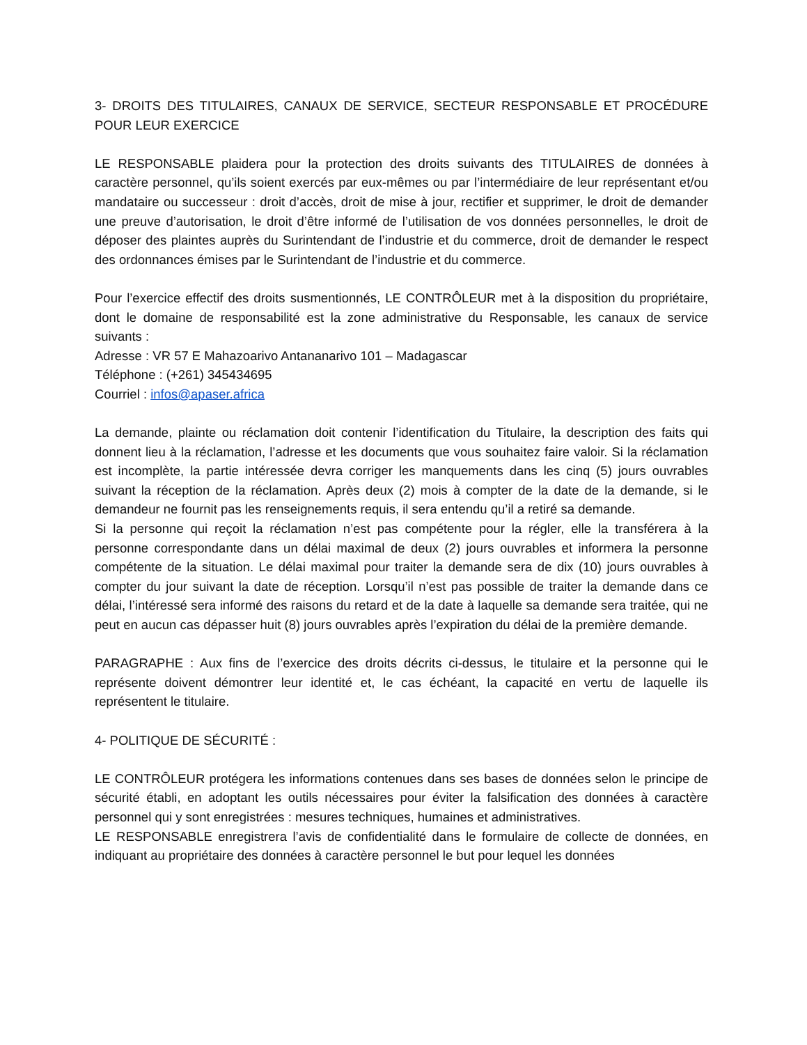3- DROITS DES TITULAIRES, CANAUX DE SERVICE, SECTEUR RESPONSABLE ET PROCÉDURE POUR LEUR EXERCICE
LE RESPONSABLE plaidera pour la protection des droits suivants des TITULAIRES de données à caractère personnel, qu’ils soient exercés par eux-mêmes ou par l’intermédiaire de leur représentant et/ou mandataire ou successeur : droit d’accès, droit de mise à jour, rectifier et supprimer, le droit de demander une preuve d’autorisation, le droit d’être informé de l’utilisation de vos données personnelles, le droit de déposer des plaintes auprès du Surintendant de l’industrie et du commerce, droit de demander le respect des ordonnances émises par le Surintendant de l’industrie et du commerce.
Pour l’exercice effectif des droits susmentionnés, LE CONTRÔLEUR met à la disposition du propriétaire, dont le domaine de responsabilité est la zone administrative du Responsable, les canaux de service suivants :
Adresse : VR 57 E Mahazoarivo Antananarivo 101 – Madagascar
Téléphone : (+261) 345434695
Courriel : infos@apaser.africa
La demande, plainte ou réclamation doit contenir l’identification du Titulaire, la description des faits qui donnent lieu à la réclamation, l’adresse et les documents que vous souhaitez faire valoir. Si la réclamation est incomplète, la partie intéressée devra corriger les manquements dans les cinq (5) jours ouvrables suivant la réception de la réclamation. Après deux (2) mois à compter de la date de la demande, si le demandeur ne fournit pas les renseignements requis, il sera entendu qu’il a retiré sa demande.
Si la personne qui reçoit la réclamation n’est pas compétente pour la régler, elle la transférera à la personne correspondante dans un délai maximal de deux (2) jours ouvrables et informera la personne compétente de la situation. Le délai maximal pour traiter la demande sera de dix (10) jours ouvrables à compter du jour suivant la date de réception. Lorsqu’il n’est pas possible de traiter la demande dans ce délai, l’intéressé sera informé des raisons du retard et de la date à laquelle sa demande sera traitée, qui ne peut en aucun cas dépasser huit (8) jours ouvrables après l’expiration du délai de la première demande.
PARAGRAPHE : Aux fins de l’exercice des droits décrits ci-dessus, le titulaire et la personne qui le représente doivent démontrer leur identité et, le cas échéant, la capacité en vertu de laquelle ils représentent le titulaire.
4- POLITIQUE DE SÉCURITÉ :
LE CONTRÔLEUR protégera les informations contenues dans ses bases de données selon le principe de sécurité établi, en adoptant les outils nécessaires pour éviter la falsification des données à caractère personnel qui y sont enregistrées : mesures techniques, humaines et administratives.
LE RESPONSABLE enregistrera l’avis de confidentialité dans le formulaire de collecte de données, en indiquant au propriétaire des données à caractère personnel le but pour lequel les données